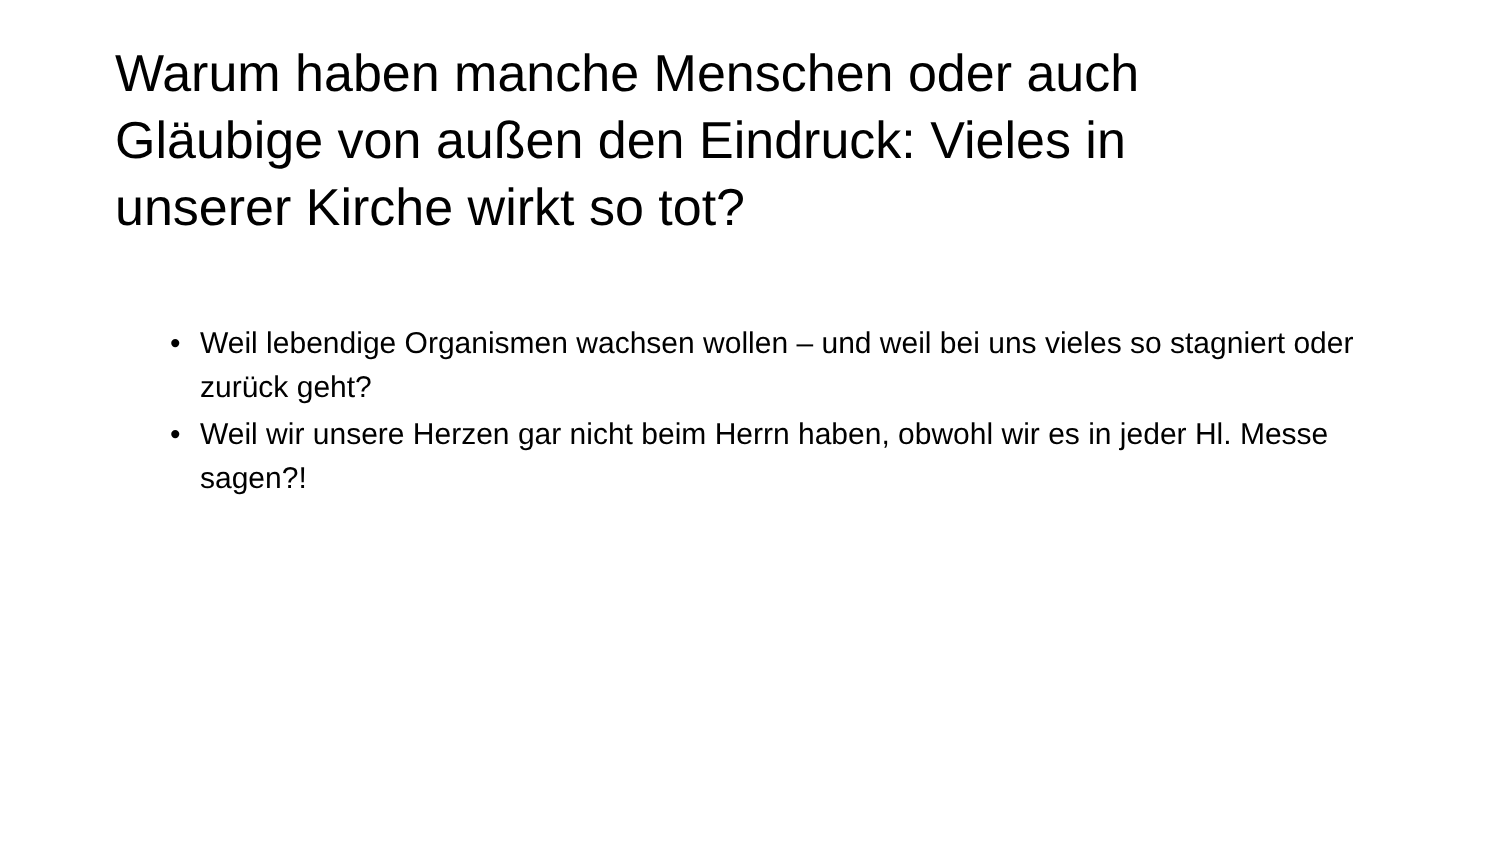Warum haben manche Menschen oder auch Gläubige von außen den Eindruck: Vieles in unserer Kirche wirkt so tot?
• Weil lebendige Organismen wachsen wollen – und weil bei uns vieles so stagniert oder zurück geht?
• Weil wir unsere Herzen gar nicht beim Herrn haben, obwohl wir es in jeder Hl. Messe sagen?!